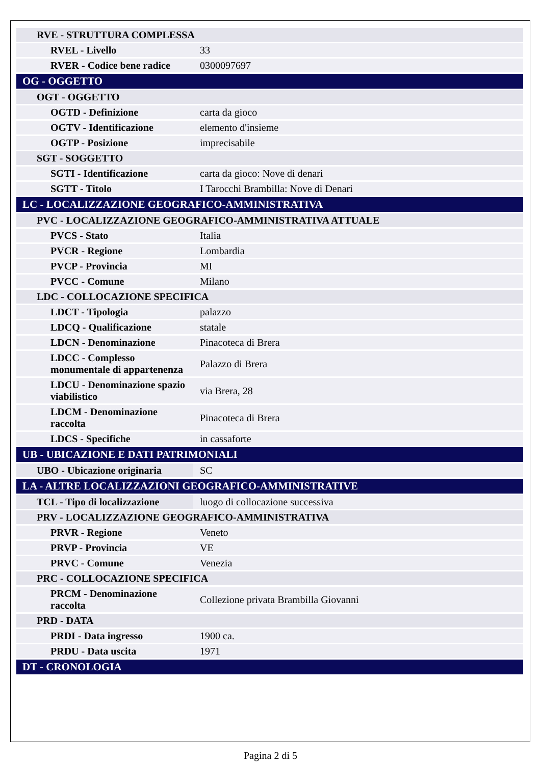| RVE - STRUTTURA COMPLESSA | |
| RVEL - Livello | 33 |
| RVER - Codice bene radice | 0300097697 |
| OG - OGGETTO | |
| OGT - OGGETTO | |
| OGTD - Definizione | carta da gioco |
| OGTV - Identificazione | elemento d'insieme |
| OGTP - Posizione | imprecisabile |
| SGT - SOGGETTO | |
| SGTI - Identificazione | carta da gioco: Nove di denari |
| SGTT - Titolo | I Tarocchi Brambilla: Nove di Denari |
| LC - LOCALIZZAZIONE GEOGRAFICO-AMMINISTRATIVA | |
| PVC - LOCALIZZAZIONE GEOGRAFICO-AMMINISTRATIVA ATTUALE | |
| PVCS - Stato | Italia |
| PVCR - Regione | Lombardia |
| PVCP - Provincia | MI |
| PVCC - Comune | Milano |
| LDC - COLLOCAZIONE SPECIFICA | |
| LDCT - Tipologia | palazzo |
| LDCQ - Qualificazione | statale |
| LDCN - Denominazione | Pinacoteca di Brera |
| LDCC - Complesso monumentale di appartenenza | Palazzo di Brera |
| LDCU - Denominazione spazio viabilistico | via Brera, 28 |
| LDCM - Denominazione raccolta | Pinacoteca di Brera |
| LDCS - Specifiche | in cassaforte |
| UB - UBICAZIONE E DATI PATRIMONIALI | |
| UBO - Ubicazione originaria | SC |
| LA - ALTRE LOCALIZZAZIONI GEOGRAFICO-AMMINISTRATIVE | |
| TCL - Tipo di localizzazione | luogo di collocazione successiva |
| PRV - LOCALIZZAZIONE GEOGRAFICO-AMMINISTRATIVA | |
| PRVR - Regione | Veneto |
| PRVP - Provincia | VE |
| PRVC - Comune | Venezia |
| PRC - COLLOCAZIONE SPECIFICA | |
| PRCM - Denominazione raccolta | Collezione privata Brambilla Giovanni |
| PRD - DATA | |
| PRDI - Data ingresso | 1900 ca. |
| PRDU - Data uscita | 1971 |
| DT - CRONOLOGIA | |
Pagina 2 di 5